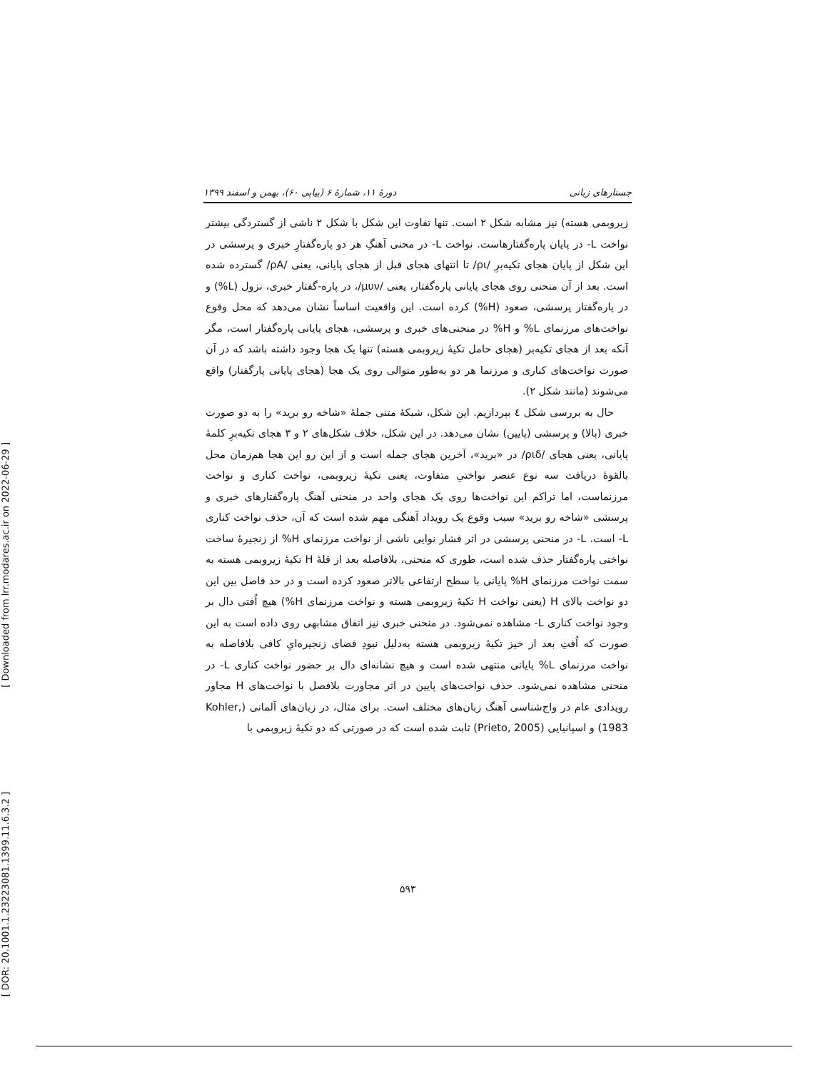[ Downloaded from lrr.modares.ac.ir on 2022-06-29 ]
[ DOR: 20.1001.1.23223081.1399.11.6.3.2 ]
جستارهای زبانی دورهٔ ۱۱، شمارهٔ ۶ (پیاپی ۶۰)، بهمن و اسفند ۱۳۹۹
زیروبمی هسته) نیز مشابه شکل ۲ است. تنها تفاوت این شکل با شکل ۲ ناشی از گستردگی بیشتر نواخت L- در پایان پاره‌گفتارهاست. نواخت L- در محنی آهنگِ هر دو پاره‌گفتارِ خبری و پرسشی در این شکل از پایان هجای تکیه‌برِ /ρι/ تا انتهای هجای قبل از هجای پایانی، یعنی /ρA/ گسترده شده است. بعد از آن منحنی روی هجای پایانی پاره‌گفتار، یعنی /μυν/، در پاره-گفتار خبری، نزول (L%) و در پاره‌گفتار پرسشی، صعود (H%) کرده است. این واقعیت اساساً نشان می‌دهد که محل وقوع نواخت‌های مرزنمای L% و H% در منحنی‌های خبری و پرسشی، هجای پایانی پاره‌گفتار است، مگر آنکه بعد از هجای تکیه‌بر (هجای حامل تکیهٔ زیروبمی هسته) تنها یک هجا وجود داشته باشد که در آن صورت نواخت‌های کناری و مرزنما هر دو به‌طور متوالی روی یک هجا (هجای پایانی پارگفتار) واقع می‌شوند (مانند شکل ۲).
حال به بررسی شکل ٤ بپردازیم. این شکل، شبکهٔ متنی جملهٔ «شاخه رو برید» را به دو صورت خبری (بالا) و پرسشی (پایین) نشان می‌دهد. در این شکل، خلاف شکل‌های ۲ و ۳ هجای تکیه‌برِ کلمهٔ پایانی، یعنی هجای /ριδ/ در «برید»، آخرین هجای جمله است و از این رو این هجا هم‌زمان محل بالقوهٔ دریافت سه نوع عنصر نواختیِ متفاوت، یعنی تکیهٔ زیروبمی، نواخت کناری و نواخت مرزنماست، اما تراکم این نواخت‌ها روی یک هجای واحد در منحنی آهنگ پاره‌گفتارهای خبری و پرسشی «شاخه رو برید» سبب وقوع یک رویداد آهنگی مهم شده است که آن، حذف نواخت کناری L- است. L- در منحنی پرسشی در اثر فشار نوایی ناشی از نواخت مرزنمای H% از زنجیرهٔ ساخت نواختی پاره‌گفتار حذف شده است، طوری که منحنی، بلافاصله بعد از قلهٔ H تکیهٔ زیروبمی هسته به سمت نواخت مرزنمای H% پایانی با سطح ارتفاعی بالاتر صعود کرده است و در حد فاصل بین این دو نواخت بالای H (یعنی نواخت H تکیهٔ زیروبمی هسته و نواخت مرزنمای H%) هیچ اُفتی دال بر وجود نواخت کناری L- مشاهده نمی‌شود. در منحنی خبری نیز اتفاق مشابهی روی داده است به این صورت که اُفتِ بعد از خیز تکیهٔ زیروبمی هسته به‌دلیل نبودِ فضای زنجیره‌ایِ کافی بلافاصله به نواخت مرزنمای L% پایانی منتهی شده است و هیچ نشانه‌ای دال بر حضور نواخت کناری L- در منحنی مشاهده نمی‌شود. حذف نواخت‌های پایین در اثر مجاورت بلافصل با نواخت‌های H مجاور رویدادی عام در واج‌شناسی آهنگ زبان‌های مختلف است. برای مثال، در زبان‌های آلمانی (Kohler, 1983) و اسپانیایی (Prieto, 2005) ثابت شده است که در صورتی که دو تکیهٔ زیروبمی با
۵۹۳